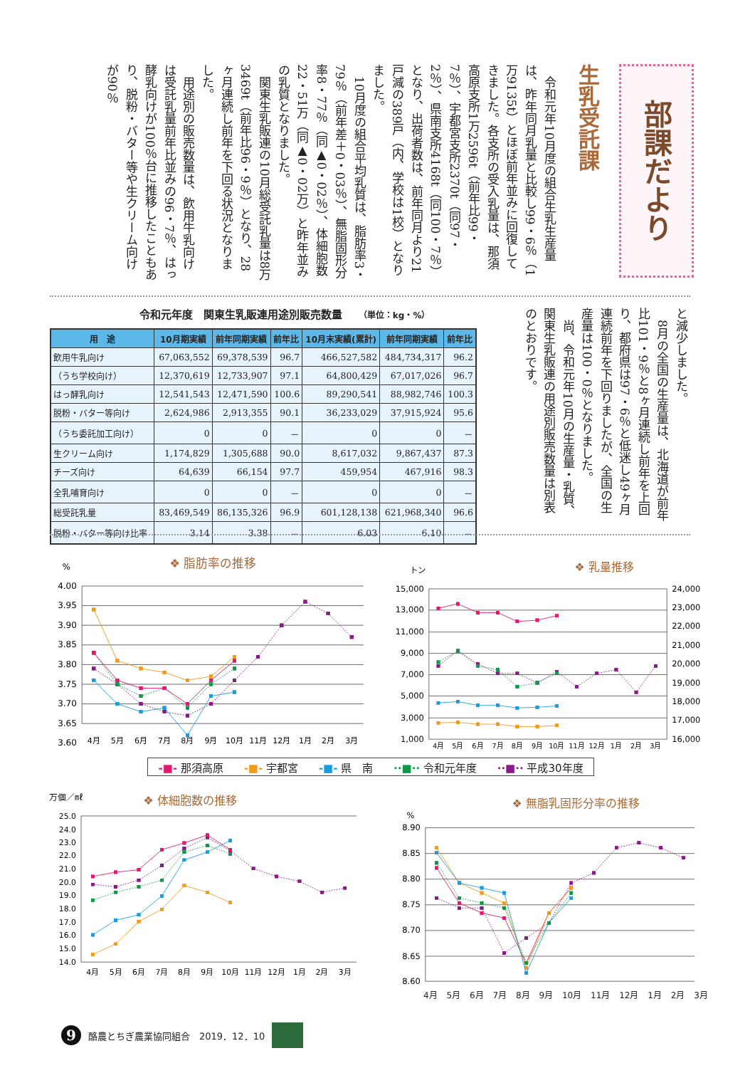部課だより
生乳受託課
令和元年10月度の組合生乳生産量は、昨年同月乳量と比較し99・6％（1万9135t）とほぼ前年並みに回復してきました。各支所の受入乳量は、那須高原支所1万2596t（前年比99・7％）、宇都宮支所2370t（同97・2％）、県南支所4168t（同100・7％）となり、出荷者数は、前年同月より21戸減の389戸（内、学校は1校）となりました。
10月度の組合平均乳質は、脂肪率3・79％（前年差＋0・03％）、無脂固形分率8・77％（同▲0・02％）、体細胞数22・51万（同▲0・02万）と昨年並みの乳質となりました。
関東生乳販連の10月総受託乳量は8万3469t（前年比96・9％）となり、28ヶ月連続し前年を下回る状況となりました。
用途別の販売数量は、飲用牛乳向けは受託乳量前年比並みの96・7％、はっ酵乳向けが100％台に推移したこともあり、脱粉・バター等や生クリーム向けが90％
令和元年度　関東生乳販連用途別販売数量 （単位：kg・%）
| 用 途 | 10月期実績 | 前年同期実績 | 前年比 | 10月末実績(累計) | 前年同期実績 | 前年比 |
| --- | --- | --- | --- | --- | --- | --- |
| 飲用牛乳向け | 67,063,552 | 69,378,539 | 96.7 | 466,527,582 | 484,734,317 | 96.2 |
| （うち学校向け） | 12,370,619 | 12,733,907 | 97.1 | 64,800,429 | 67,017,026 | 96.7 |
| はっ酵乳向け | 12,541,543 | 12,471,590 | 100.6 | 89,290,541 | 88,982,746 | 100.3 |
| 脱粉・バター等向け | 2,624,986 | 2,913,355 | 90.1 | 36,233,029 | 37,915,924 | 95.6 |
| （うち委託加工向け） | 0 | 0 | － | 0 | 0 | － |
| 生クリーム向け | 1,174,829 | 1,305,688 | 90.0 | 8,617,032 | 9,867,437 | 87.3 |
| チーズ向け | 64,639 | 66,154 | 97.7 | 459,954 | 467,916 | 98.3 |
| 全乳哺育向け | 0 | 0 | － | 0 | 0 | － |
| 総受託乳量 | 83,469,549 | 86,135,326 | 96.9 | 601,128,138 | 621,968,340 | 96.6 |
| 脱粉・バター等向け比率 | 3.14 | 3.38 | － | 6.03 | 6.10 | － |
と減少しました。
8月の全国の生産量は、北海道が前年比101・9％と8ヶ月連続し前年を上回り、都府県は97・6％と低迷し49ヶ月連続前年を下回りましたが、全国の生産量は100・0％となりました。
尚、令和元年10月の生産量・乳質、関東生乳販連の用途別販売数量は別表のとおりです。
%
❖ 脂肪率の推移
4.00
3.95
3.90
3.85
3.80
3.75
3.70
3.65
3.60
4月
5月
6月
7月
8月
9月
10月
11月
12月
1月
2月
3月
トン
❖ 乳量推移
15,000
13,000
11,000
9,000
7,000
5,000
3,000
1,000
24,000
23,000
22,000
21,000
20,000
19,000
18,000
17,000
16,000
4月
5月
6月
7月
8月
9月
10月
11月
12月
1月
2月
3月
-■- 那須高原 -■- 宇都宮 -■- 県　南 ··■·· 令和元年度 ··■·· 平成30年度
万個／㎖
❖ 体細胞数の推移
25.0
24.0
23.0
22.0
21.0
20.0
19.0
18.0
17.0
16.0
15.0
14.0
4月
5月
6月
7月
8月
9月
10月
11月
12月
1月
2月
3月
%
❖ 無脂乳固形分率の推移
8.90
8.85
8.80
8.75
8.70
8.65
8.60
4月 5月 6月 7月 8月 9月 10月 11月 12月 1月 2月 3月
9 酪農とちぎ農業協同組合　2019．12．10